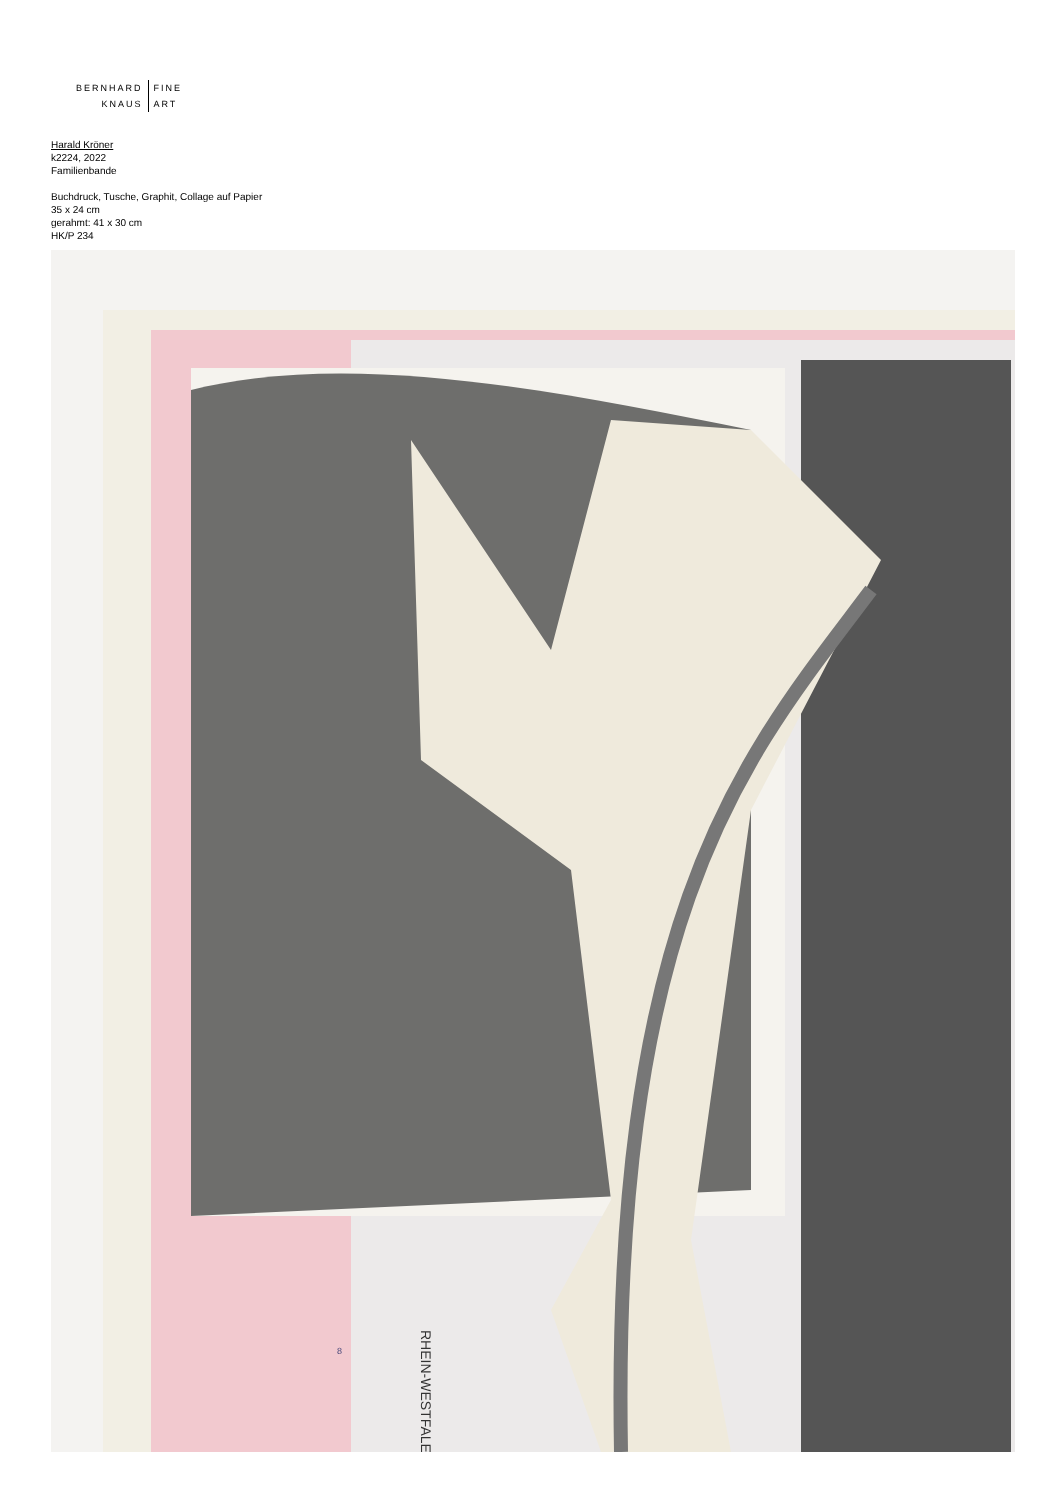BERNHARD
KNAUS
FINE
ART
Harald Kröner
k2224, 2022
Familienbande
Buchdruck, Tusche, Graphit, Collage auf Papier
35 x 24 cm
gerahmt: 41 x 30 cm
HK/P 234
RHEIN-WESTFALEN
8